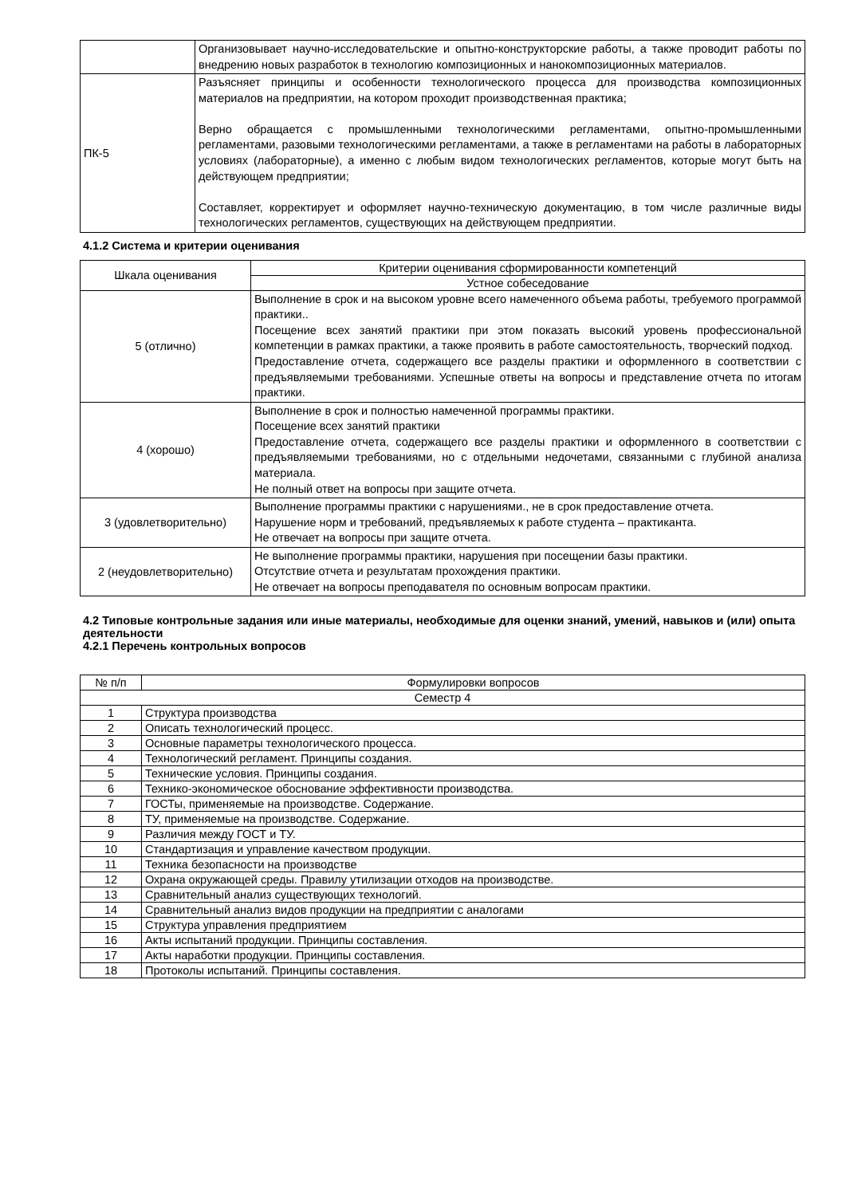| | Организовывает научно-исследовательские и опытно-конструкторские работы, а также проводит работы по внедрению новых разработок в технологию композиционных и нанокомпозиционных материалов. |
| ПК-5 | Разъясняет принципы и особенности технологического процесса для производства композиционных материалов на предприятии, на котором проходит производственная практика; Верно обращается с промышленными технологическими регламентами, опытно-промышленными регламентами, разовыми технологическими регламентами, а также в регламентами на работы в лабораторных условиях (лабораторные), а именно с любым видом технологических регламентов, которые могут быть на действующем предприятии; Составляет, корректирует и оформляет научно-техническую документацию, в том числе различные виды технологических регламентов, существующих на действующем предприятии. |
4.1.2 Система и критерии оценивания
| Шкала оценивания | Критерии оценивания сформированности компетенций |
| --- | --- |
| | Устное собеседование |
| 5 (отлично) | Выполнение в срок и на высоком уровне всего намеченного объема работы, требуемого программой практики.. Посещение всех занятий практики при этом показать высокий уровень профессиональной компетенции в рамках практики, а также проявить в работе самостоятельность, творческий подход. Предоставление отчета, содержащего все разделы практики и оформленного в соответствии с предъявляемыми требованиями. Успешные ответы на вопросы и представление отчета по итогам практики. |
| 4 (хорошо) | Выполнение в срок и полностью намеченной программы практики. Посещение всех занятий практики Предоставление отчета, содержащего все разделы практики и оформленного в соответствии с предъявляемыми требованиями, но с отдельными недочетами, связанными с глубиной анализа материала. Не полный ответ на вопросы при защите отчета. |
| 3 (удовлетворительно) | Выполнение программы практики с нарушениями., не в срок предоставление отчета. Нарушение норм и требований, предъявляемых к работе студента – практиканта. Не отвечает на вопросы при защите отчета. |
| 2 (неудовлетворительно) | Не выполнение программы практики, нарушения при посещении базы практики. Отсутствие отчета и результатам прохождения практики. Не отвечает на вопросы преподавателя по основным вопросам практики. |
4.2 Типовые контрольные задания или иные материалы, необходимые для оценки знаний, умений, навыков и (или) опыта деятельности
4.2.1 Перечень контрольных вопросов
| № п/п | Формулировки вопросов |
| --- | --- |
| Семестр 4 | |
| 1 | Структура производства |
| 2 | Описать технологический процесс. |
| 3 | Основные параметры технологического процесса. |
| 4 | Технологический регламент. Принципы создания. |
| 5 | Технические условия. Принципы создания. |
| 6 | Технико-экономическое обоснование эффективности производства. |
| 7 | ГОСТы, применяемые на производстве. Содержание. |
| 8 | ТУ, применяемые на производстве. Содержание. |
| 9 | Различия между ГОСТ и ТУ. |
| 10 | Стандартизация и управление качеством продукции. |
| 11 | Техника безопасности на производстве |
| 12 | Охрана окружающей среды. Правилу утилизации отходов на производстве. |
| 13 | Сравнительный анализ существующих технологий. |
| 14 | Сравнительный анализ видов продукции на предприятии с аналогами |
| 15 | Структура управления предприятием |
| 16 | Акты испытаний продукции. Принципы составления. |
| 17 | Акты наработки продукции. Принципы составления. |
| 18 | Протоколы испытаний. Принципы составления. |